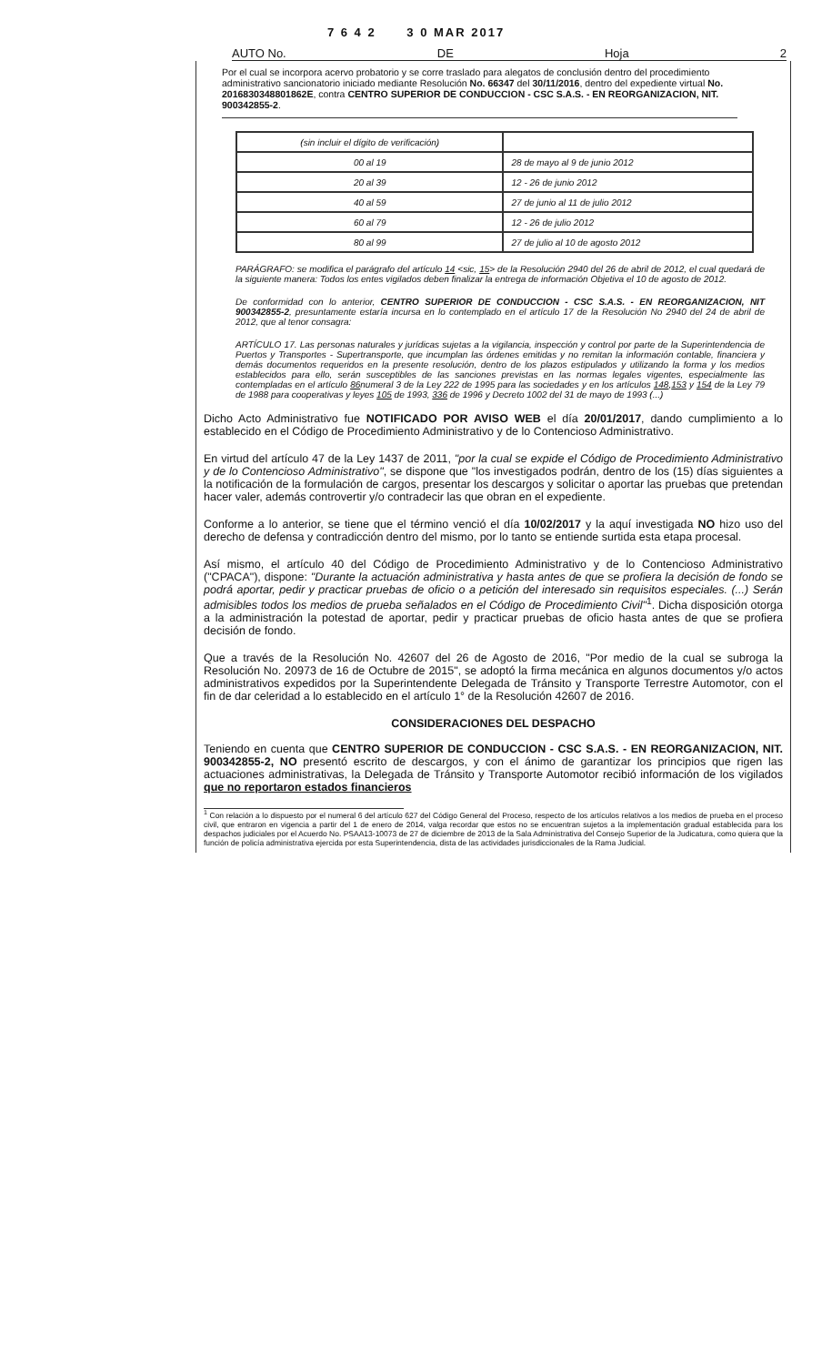7 6 4 2 3 0 MAR 2017
AUTO No. DE Hoja 2
Por el cual se incorpora acervo probatorio y se corre traslado para alegatos de conclusión dentro del procedimiento administrativo sancionatorio iniciado mediante Resolución No. 66347 del 30/11/2016, dentro del expediente virtual No. 2016830348801862E, contra CENTRO SUPERIOR DE CONDUCCION - CSC S.A.S. - EN REORGANIZACION, NIT. 900342855-2.
| (sin incluir el dígito de verificación) | |
| 00 al 19 | 28 de mayo al 9 de junio 2012 |
| 20 al 39 | 12 - 26 de junio 2012 |
| 40 al 59 | 27 de junio al 11 de julio 2012 |
| 60 al 79 | 12 - 26 de julio 2012 |
| 80 al 99 | 27 de julio al 10 de agosto 2012 |
PARÁGRAFO: se modifica el parágrafo del artículo 14 <sic, 15> de la Resolución 2940 del 26 de abril de 2012, el cual quedará de la siguiente manera: Todos los entes vigilados deben finalizar la entrega de información Objetiva el 10 de agosto de 2012.
De conformidad con lo anterior, CENTRO SUPERIOR DE CONDUCCION - CSC S.A.S. - EN REORGANIZACION, NIT 900342855-2, presuntamente estaría incursa en lo contemplado en el artículo 17 de la Resolución No 2940 del 24 de abril de 2012, que al tenor consagra:
ARTÍCULO 17. Las personas naturales y jurídicas sujetas a la vigilancia, inspección y control por parte de la Superintendencia de Puertos y Transportes - Supertransporte, que incumplan las órdenes emitidas y no remitan la información contable, financiera y demás documentos requeridos en la presente resolución, dentro de los plazos estipulados y utilizando la forma y los medios establecidos para ello, serán susceptibles de las sanciones previstas en las normas legales vigentes, especialmente las contempladas en el artículo 86numeral 3 de la Ley 222 de 1995 para las sociedades y en los artículos 148,153 y 154 de la Ley 79 de 1988 para cooperativas y leyes 105 de 1993, 336 de 1996 y Decreto 1002 del 31 de mayo de 1993 (...)
Dicho Acto Administrativo fue NOTIFICADO POR AVISO WEB el día 20/01/2017, dando cumplimiento a lo establecido en el Código de Procedimiento Administrativo y de lo Contencioso Administrativo.
En virtud del artículo 47 de la Ley 1437 de 2011, "por la cual se expide el Código de Procedimiento Administrativo y de lo Contencioso Administrativo", se dispone que "los investigados podrán, dentro de los (15) días siguientes a la notificación de la formulación de cargos, presentar los descargos y solicitar o aportar las pruebas que pretendan hacer valer, además controvertir y/o contradecir las que obran en el expediente.
Conforme a lo anterior, se tiene que el término venció el día 10/02/2017 y la aquí investigada NO hizo uso del derecho de defensa y contradicción dentro del mismo, por lo tanto se entiende surtida esta etapa procesal.
Así mismo, el artículo 40 del Código de Procedimiento Administrativo y de lo Contencioso Administrativo ("CPACA"), dispone: "Durante la actuación administrativa y hasta antes de que se profiera la decisión de fondo se podrá aportar, pedir y practicar pruebas de oficio o a petición del interesado sin requisitos especiales. (...) Serán admisibles todos los medios de prueba señalados en el Código de Procedimiento Civil"<sup>1</sup>. Dicha disposición otorga a la administración la potestad de aportar, pedir y practicar pruebas de oficio hasta antes de que se profiera decisión de fondo.
Que a través de la Resolución No. 42607 del 26 de Agosto de 2016, "Por medio de la cual se subroga la Resolución No. 20973 de 16 de Octubre de 2015", se adoptó la firma mecánica en algunos documentos y/o actos administrativos expedidos por la Superintendente Delegada de Tránsito y Transporte Terrestre Automotor, con el fin de dar celeridad a lo establecido en el artículo 1° de la Resolución 42607 de 2016.
CONSIDERACIONES DEL DESPACHO
Teniendo en cuenta que CENTRO SUPERIOR DE CONDUCCION - CSC S.A.S. - EN REORGANIZACION, NIT. 900342855-2, NO presentó escrito de descargos, y con el ánimo de garantizar los principios que rigen las actuaciones administrativas, la Delegada de Tránsito y Transporte Automotor recibió información de los vigilados que no reportaron estados financieros
<sup>1</sup> Con relación a lo dispuesto por el numeral 6 del artículo 627 del Código General del Proceso, respecto de los artículos relativos a los medios de prueba en el proceso civil, que entraron en vigencia a partir del 1 de enero de 2014, valga recordar que estos no se encuentran sujetos a la implementación gradual establecida para los despachos judiciales por el Acuerdo No. PSAA13-10073 de 27 de diciembre de 2013 de la Sala Administrativa del Consejo Superior de la Judicatura, como quiera que la función de policía administrativa ejercida por esta Superintendencia, dista de las actividades jurisdiccionales de la Rama Judicial.